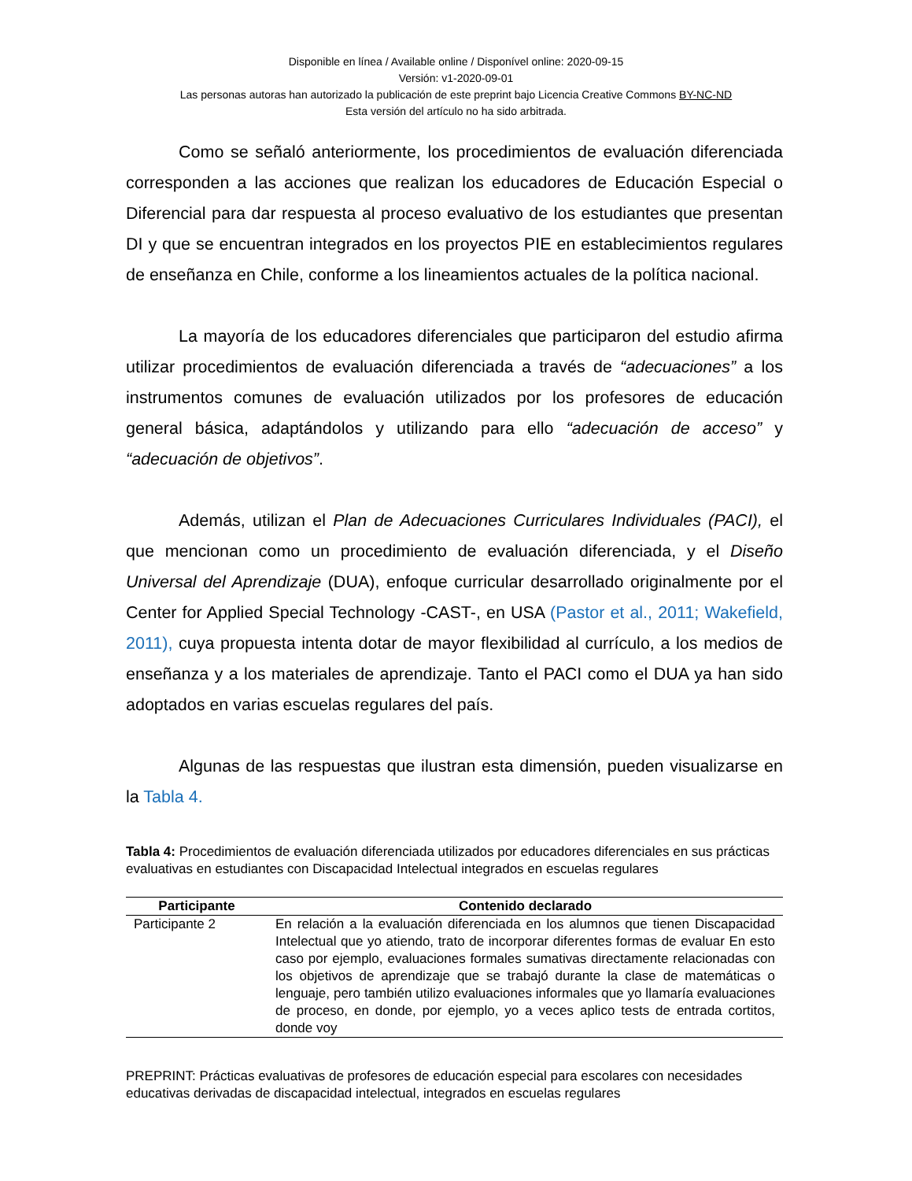Disponible en línea / Available online / Disponível online: 2020-09-15
Versión: v1-2020-09-01
Las personas autoras han autorizado la publicación de este preprint bajo Licencia Creative Commons BY-NC-ND
Esta versión del artículo no ha sido arbitrada.
Como se señaló anteriormente, los procedimientos de evaluación diferenciada corresponden a las acciones que realizan los educadores de Educación Especial o Diferencial para dar respuesta al proceso evaluativo de los estudiantes que presentan DI y que se encuentran integrados en los proyectos PIE en establecimientos regulares de enseñanza en Chile, conforme a los lineamientos actuales de la política nacional.
La mayoría de los educadores diferenciales que participaron del estudio afirma utilizar procedimientos de evaluación diferenciada a través de “adecuaciones” a los instrumentos comunes de evaluación utilizados por los profesores de educación general básica, adaptándolos y utilizando para ello “adecuación de acceso” y “adecuación de objetivos”.
Además, utilizan el Plan de Adecuaciones Curriculares Individuales (PACI), el que mencionan como un procedimiento de evaluación diferenciada, y el Diseño Universal del Aprendizaje (DUA), enfoque curricular desarrollado originalmente por el Center for Applied Special Technology -CAST-, en USA (Pastor et al., 2011; Wakefield, 2011), cuya propuesta intenta dotar de mayor flexibilidad al currículo, a los medios de enseñanza y a los materiales de aprendizaje. Tanto el PACI como el DUA ya han sido adoptados en varias escuelas regulares del país.
Algunas de las respuestas que ilustran esta dimensión, pueden visualizarse en la Tabla 4.
Tabla 4: Procedimientos de evaluación diferenciada utilizados por educadores diferenciales en sus prácticas evaluativas en estudiantes con Discapacidad Intelectual integrados en escuelas regulares
| Participante | Contenido declarado |
| --- | --- |
| Participante 2 | En relación a la evaluación diferenciada en los alumnos que tienen Discapacidad Intelectual que yo atiendo, trato de incorporar diferentes formas de evaluar En esto caso por ejemplo, evaluaciones formales sumativas directamente relacionadas con los objetivos de aprendizaje que se trabajó durante la clase de matemáticas o lenguaje, pero también utilizo evaluaciones informales que yo llamaría evaluaciones de proceso, en donde, por ejemplo, yo a veces aplico tests de entrada cortitos, donde voy |
PREPRINT: Prácticas evaluativas de profesores de educación especial para escolares con necesidades educativas derivadas de discapacidad intelectual, integrados en escuelas regulares